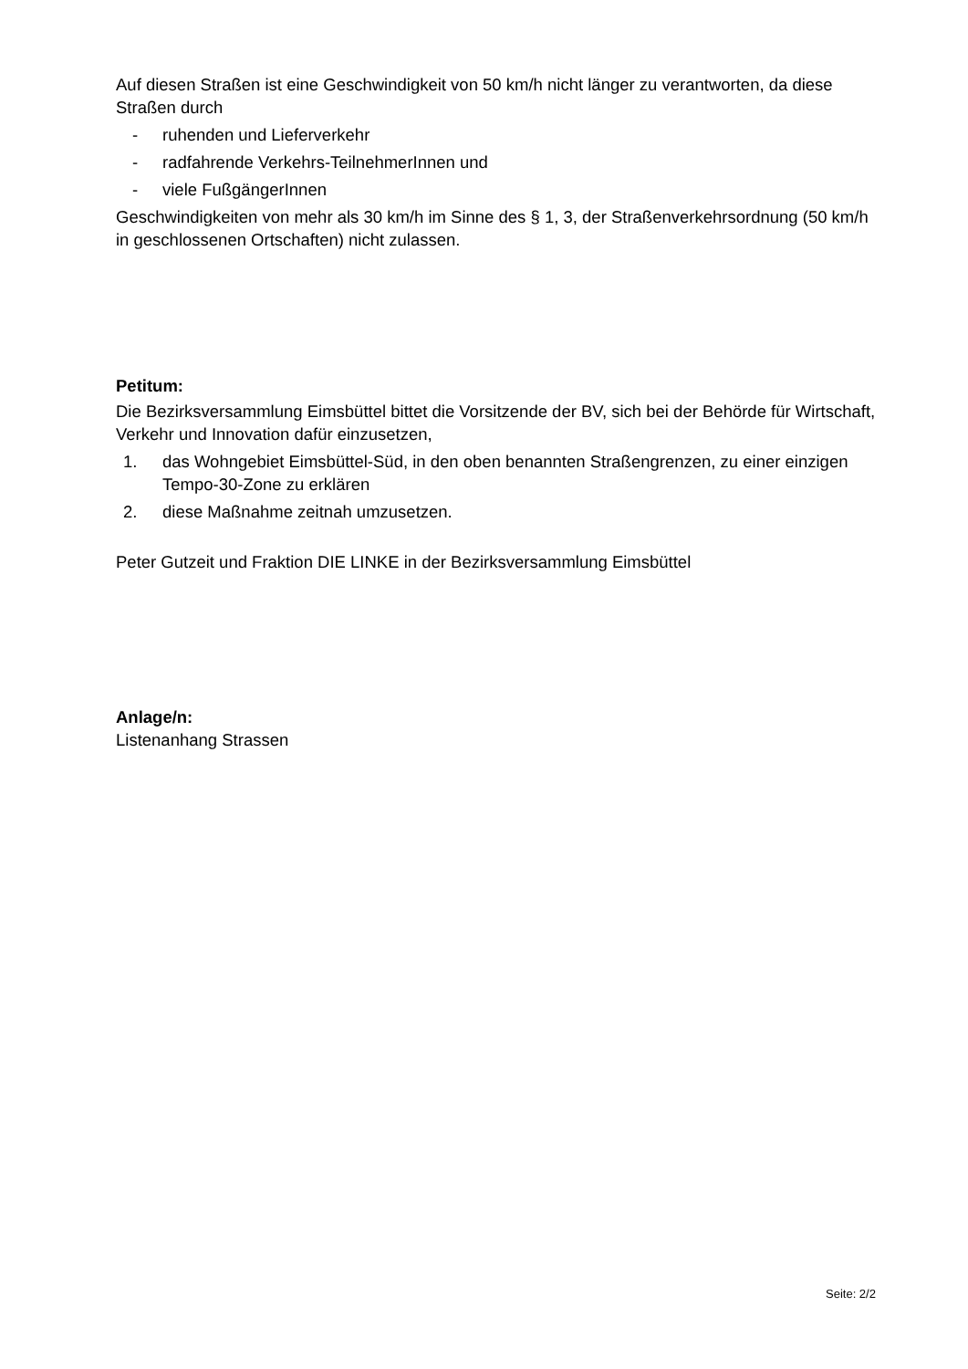Auf diesen Straßen ist eine Geschwindigkeit von 50 km/h nicht länger zu verantworten, da diese Straßen durch
- ruhenden und Lieferverkehr
- radfahrende Verkehrs-TeilnehmerInnen und
- viele FußgängerInnen
Geschwindigkeiten von mehr als 30 km/h im Sinne des § 1, 3, der Straßenverkehrsordnung (50 km/h in geschlossenen Ortschaften) nicht zulassen.
Petitum:
Die Bezirksversammlung Eimsbüttel bittet die Vorsitzende der BV, sich bei der Behörde für Wirtschaft, Verkehr und Innovation dafür einzusetzen,
1. das Wohngebiet Eimsbüttel-Süd, in den oben benannten Straßengrenzen, zu einer einzigen Tempo-30-Zone zu erklären
2. diese Maßnahme zeitnah umzusetzen.
Peter Gutzeit und Fraktion DIE LINKE in der Bezirksversammlung Eimsbüttel
Anlage/n:
Listenanhang Strassen
Seite: 2/2